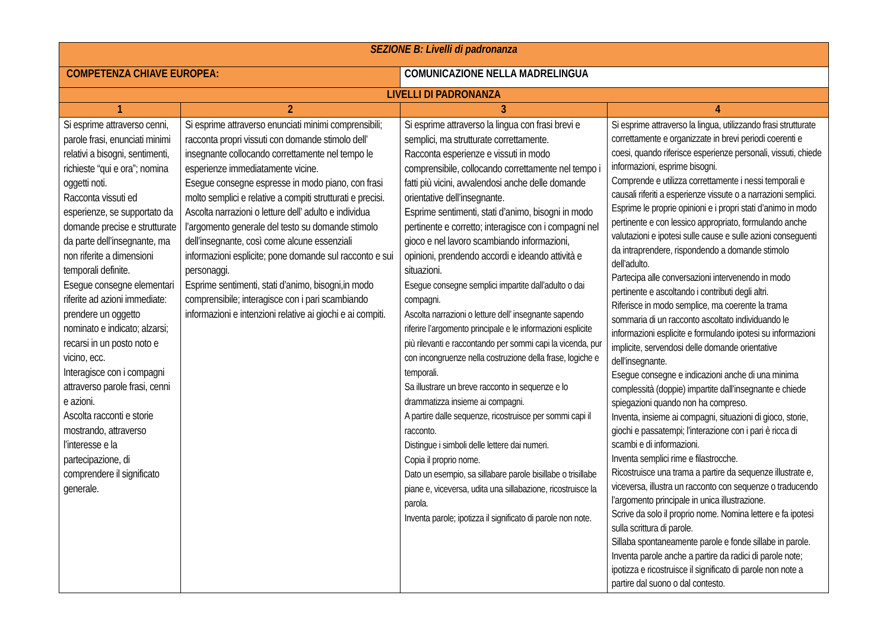| SEZIONE B: Livelli di padronanza | | | | |
| --- | --- | --- | --- | --- |
| COMPETENZA CHIAVE EUROPEA: | | COMUNICAZIONE NELLA MADRELINGUA | | |
| LIVELLI DI PADRONANZA | | | | |
| 1 | 2 | | 3 | 4 |
| Si esprime attraverso cenni, parole frasi, enunciati minimi relativi a bisogni, sentimenti, richieste “qui e ora”; nomina oggetti noti. Racconta vissuti ed esperienze, se supportato da domande precise e strutturate da parte dell’insegnante, ma non riferite a dimensioni temporali definite. Esegue consegne elementari riferite ad azioni immediate: prendere un oggetto nominato e indicato; alzarsi; recarsi in un posto noto e vicino, ecc. Interagisce con i compagni attraverso parole frasi, cenni e azioni. Ascolta racconti e storie mostrando, attraverso l’interesse e la partecipazione, di comprendere il significato generale. | Si esprime attraverso enunciati minimi comprensibili; racconta propri vissuti con domande stimolo dell’ insegnante collocando correttamente nel tempo le esperienze immediatamente vicine. Esegue consegne espresse in modo piano, con frasi molto semplici e relative a compiti strutturati e precisi. Ascolta narrazioni o letture dell’ adulto e individua l’argomento generale del testo su domande stimolo dell’insegnante, così come alcune essenziali informazioni esplicite; pone domande sul racconto e sui personaggi. Esprime sentimenti, stati d’animo, bisogni,in modo comprensibile; interagisce con i pari scambiando informazioni e intenzioni relative ai giochi e ai compiti. | | Si esprime attraverso la lingua con frasi brevi e semplici, ma strutturate correttamente. Racconta esperienze e vissuti in modo comprensibile, collocando correttamente nel tempo i fatti più vicini, avvalendosi anche delle domande orientative dell’insegnante. Esprime sentimenti, stati d’animo, bisogni in modo pertinente e corretto; interagisce con i compagni nel gioco e nel lavoro scambiando informazioni, opinioni, prendendo accordi e ideando attività e situazioni. Esegue consegne semplici impartite dall’adulto o dai compagni. Ascolta narrazioni o letture dell’ insegnante sapendo riferire l’argomento principale e le informazioni esplicite più rilevanti e raccontando per sommi capi la vicenda, pur con incongruenze nella costruzione della frase, logiche e temporali. Sa illustrare un breve racconto in sequenze e lo drammatizza insieme ai compagni. A partire dalle sequenze, ricostruisce per sommi capi il racconto. Distingue i simboli delle lettere dai numeri. Copia il proprio nome. Dato un esempio, sa sillabare parole bisillabe o trisillabe piane e, viceversa, udita una sillabazione, ricostruisce la parola. Inventa parole; ipotizza il significato di parole non note. | Si esprime attraverso la lingua, utilizzando frasi strutturate correttamente e organizzate in brevi periodi coerenti e coesi, quando riferisce esperienze personali, vissuti, chiede informazioni, esprime bisogni. Comprende e utilizza correttamente i nessi temporali e causali riferiti a esperienze vissute o a narrazioni semplici. Esprime le proprie opinioni e i propri stati d’animo in modo pertinente e con lessico appropriato, formulando anche valutazioni e ipotesi sulle cause e sulle azioni conseguenti da intraprendere, rispondendo a domande stimolo dell’adulto. Partecipa alle conversazioni intervenendo in modo pertinente e ascoltando i contributi degli altri. Riferisce in modo semplice, ma coerente la trama sommaria di un racconto ascoltato individuando le informazioni esplicite e formulando ipotesi su informazioni implicite, servendosi delle domande orientative dell’insegnante. Esegue consegne e indicazioni anche di una minima complessità (doppie) impartite dall’insegnante e chiede spiegazioni quando non ha compreso. Inventa, insieme ai compagni, situazioni di gioco, storie, giochi e passatempi; l’interazione con i pari è ricca di scambi e di informazioni. Inventa semplici rime e filastrocche. Ricostruisce una trama a partire da sequenze illustrate e, viceversa, illustra un racconto con sequenze o traducendo l’argomento principale in unica illustrazione. Scrive da solo il proprio nome. Nomina lettere e fa ipotesi sulla scrittura di parole. Sillaba spontaneamente parole e fonde sillabe in parole. Inventa parole anche a partire da radici di parole note; ipotizza e ricostruisce il significato di parole non note a partire dal suono o dal contesto. |